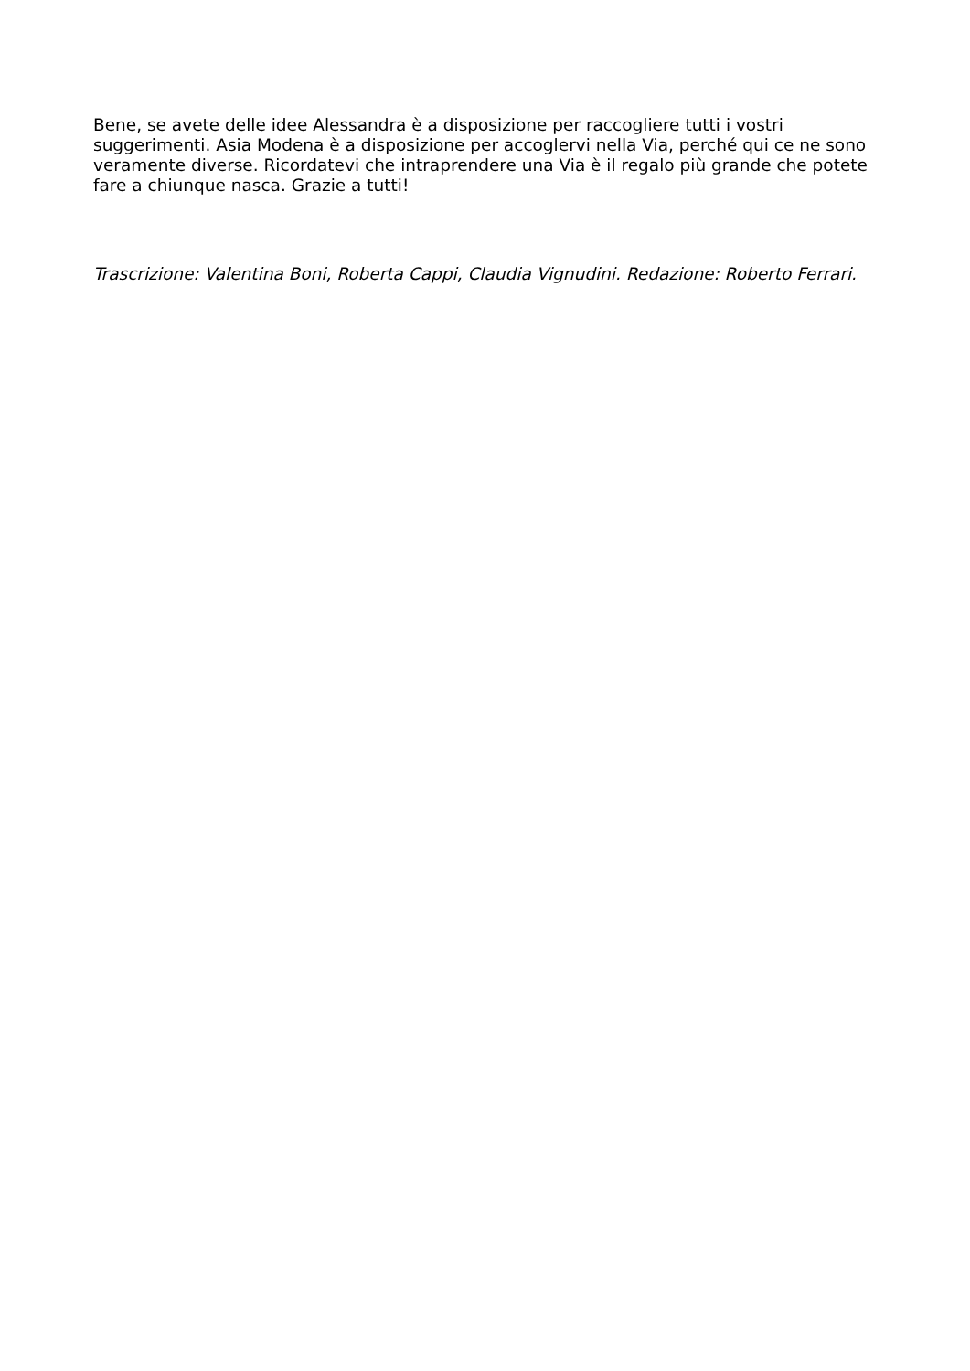Bene, se avete delle idee Alessandra è a disposizione per raccogliere tutti i vostri suggerimenti. Asia Modena è a disposizione per accoglervi nella Via, perché qui ce ne sono veramente diverse. Ricordatevi che intraprendere una Via è il regalo più grande che potete fare a chiunque nasca. Grazie a tutti!
Trascrizione: Valentina Boni, Roberta Cappi, Claudia Vignudini. Redazione: Roberto Ferrari.